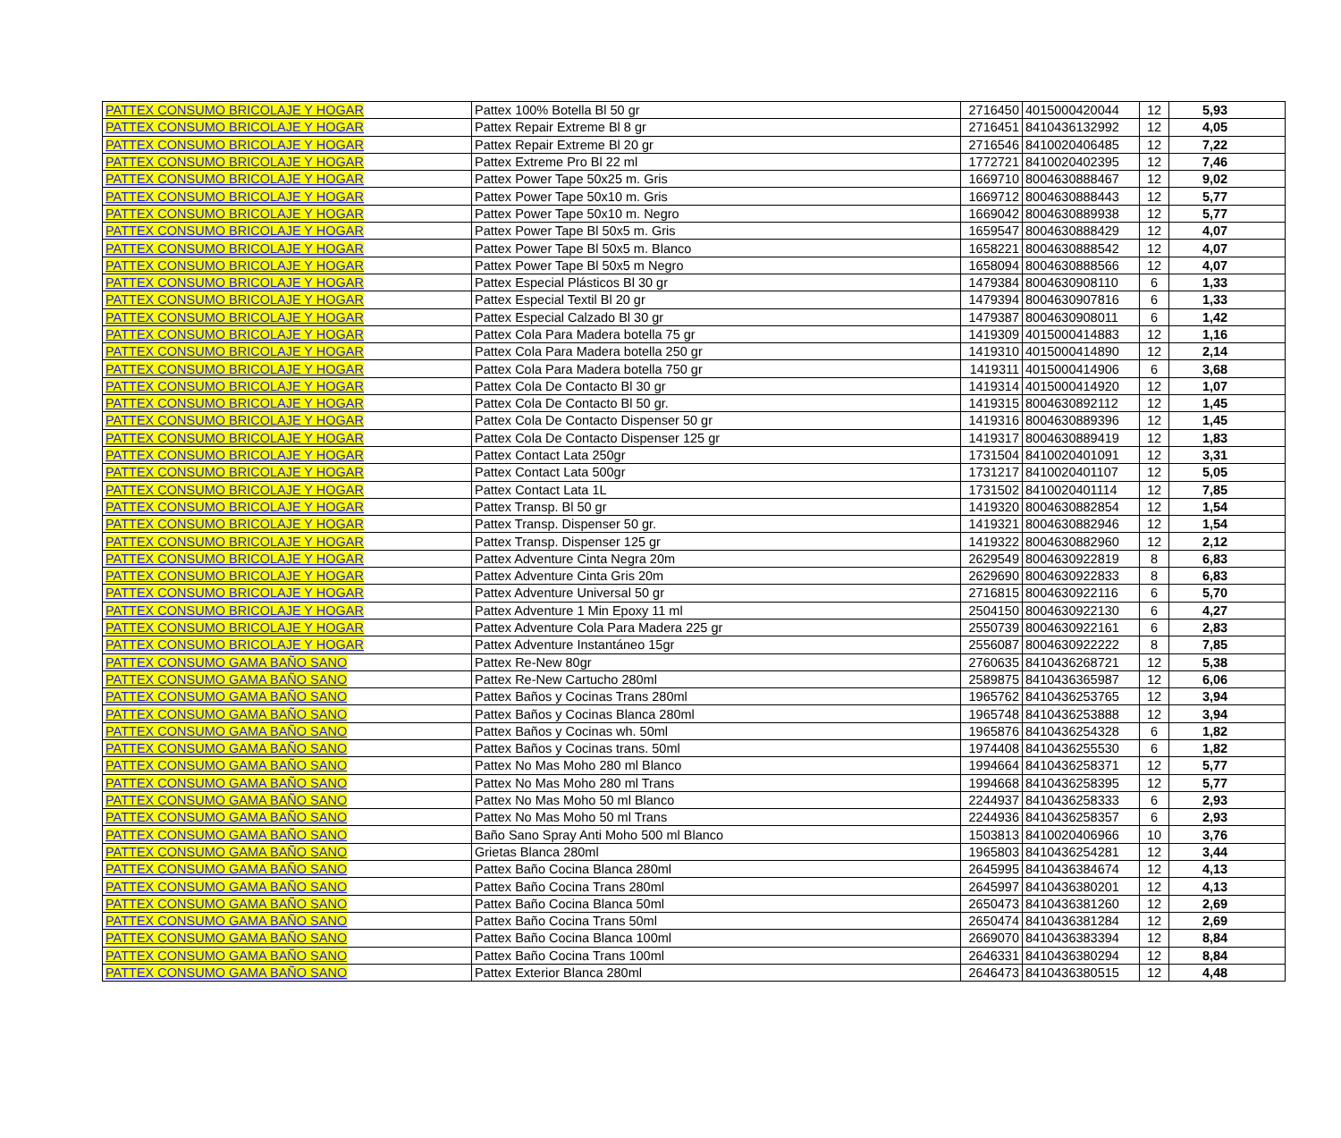| PATTEX CONSUMO BRICOLAJE Y HOGAR | Pattex 100% Botella Bl 50 gr | 2716450 | 4015000420044 | 12 | 5,93 |
| PATTEX CONSUMO BRICOLAJE Y HOGAR | Pattex Repair Extreme Bl 8 gr | 2716451 | 8410436132992 | 12 | 4,05 |
| PATTEX CONSUMO BRICOLAJE Y HOGAR | Pattex Repair Extreme Bl 20 gr | 2716546 | 8410020406485 | 12 | 7,22 |
| PATTEX CONSUMO BRICOLAJE Y HOGAR | Pattex Extreme Pro Bl 22 ml | 1772721 | 8410020402395 | 12 | 7,46 |
| PATTEX CONSUMO BRICOLAJE Y HOGAR | Pattex Power Tape 50x25 m. Gris | 1669710 | 8004630888467 | 12 | 9,02 |
| PATTEX CONSUMO BRICOLAJE Y HOGAR | Pattex Power Tape 50x10 m. Gris | 1669712 | 8004630888443 | 12 | 5,77 |
| PATTEX CONSUMO BRICOLAJE Y HOGAR | Pattex Power Tape 50x10 m. Negro | 1669042 | 8004630889938 | 12 | 5,77 |
| PATTEX CONSUMO BRICOLAJE Y HOGAR | Pattex Power Tape Bl 50x5 m. Gris | 1659547 | 8004630888429 | 12 | 4,07 |
| PATTEX CONSUMO BRICOLAJE Y HOGAR | Pattex Power Tape Bl 50x5 m. Blanco | 1658221 | 8004630888542 | 12 | 4,07 |
| PATTEX CONSUMO BRICOLAJE Y HOGAR | Pattex Power Tape Bl 50x5 m Negro | 1658094 | 8004630888566 | 12 | 4,07 |
| PATTEX CONSUMO BRICOLAJE Y HOGAR | Pattex Especial Plásticos Bl 30 gr | 1479384 | 8004630908110 | 6 | 1,33 |
| PATTEX CONSUMO BRICOLAJE Y HOGAR | Pattex Especial Textil Bl 20 gr | 1479394 | 8004630907816 | 6 | 1,33 |
| PATTEX CONSUMO BRICOLAJE Y HOGAR | Pattex Especial Calzado Bl 30 gr | 1479387 | 8004630908011 | 6 | 1,42 |
| PATTEX CONSUMO BRICOLAJE Y HOGAR | Pattex Cola Para Madera botella 75 gr | 1419309 | 4015000414883 | 12 | 1,16 |
| PATTEX CONSUMO BRICOLAJE Y HOGAR | Pattex Cola Para Madera botella 250 gr | 1419310 | 4015000414890 | 12 | 2,14 |
| PATTEX CONSUMO BRICOLAJE Y HOGAR | Pattex Cola Para Madera botella 750 gr | 1419311 | 4015000414906 | 6 | 3,68 |
| PATTEX CONSUMO BRICOLAJE Y HOGAR | Pattex Cola De Contacto Bl 30 gr | 1419314 | 4015000414920 | 12 | 1,07 |
| PATTEX CONSUMO BRICOLAJE Y HOGAR | Pattex Cola De Contacto Bl 50 gr. | 1419315 | 8004630892112 | 12 | 1,45 |
| PATTEX CONSUMO BRICOLAJE Y HOGAR | Pattex Cola De Contacto Dispenser 50 gr | 1419316 | 8004630889396 | 12 | 1,45 |
| PATTEX CONSUMO BRICOLAJE Y HOGAR | Pattex Cola De Contacto Dispenser 125 gr | 1419317 | 8004630889419 | 12 | 1,83 |
| PATTEX CONSUMO BRICOLAJE Y HOGAR | Pattex Contact Lata 250gr | 1731504 | 8410020401091 | 12 | 3,31 |
| PATTEX CONSUMO BRICOLAJE Y HOGAR | Pattex Contact Lata 500gr | 1731217 | 8410020401107 | 12 | 5,05 |
| PATTEX CONSUMO BRICOLAJE Y HOGAR | Pattex Contact Lata 1L | 1731502 | 8410020401114 | 12 | 7,85 |
| PATTEX CONSUMO BRICOLAJE Y HOGAR | Pattex Transp. Bl 50 gr | 1419320 | 8004630882854 | 12 | 1,54 |
| PATTEX CONSUMO BRICOLAJE Y HOGAR | Pattex Transp. Dispenser 50 gr. | 1419321 | 8004630882946 | 12 | 1,54 |
| PATTEX CONSUMO BRICOLAJE Y HOGAR | Pattex Transp. Dispenser 125 gr | 1419322 | 8004630882960 | 12 | 2,12 |
| PATTEX CONSUMO BRICOLAJE Y HOGAR | Pattex Adventure Cinta Negra 20m | 2629549 | 8004630922819 | 8 | 6,83 |
| PATTEX CONSUMO BRICOLAJE Y HOGAR | Pattex Adventure Cinta Gris 20m | 2629690 | 8004630922833 | 8 | 6,83 |
| PATTEX CONSUMO BRICOLAJE Y HOGAR | Pattex Adventure Universal 50 gr | 2716815 | 8004630922116 | 6 | 5,70 |
| PATTEX CONSUMO BRICOLAJE Y HOGAR | Pattex Adventure 1 Min Epoxy 11 ml | 2504150 | 8004630922130 | 6 | 4,27 |
| PATTEX CONSUMO BRICOLAJE Y HOGAR | Pattex Adventure Cola Para Madera 225 gr | 2550739 | 8004630922161 | 6 | 2,83 |
| PATTEX CONSUMO BRICOLAJE Y HOGAR | Pattex Adventure Instantáneo 15gr | 2556087 | 8004630922222 | 8 | 7,85 |
| PATTEX CONSUMO GAMA BAÑO SANO | Pattex Re-New 80gr | 2760635 | 8410436268721 | 12 | 5,38 |
| PATTEX CONSUMO GAMA BAÑO SANO | Pattex Re-New Cartucho 280ml | 2589875 | 8410436365987 | 12 | 6,06 |
| PATTEX CONSUMO GAMA BAÑO SANO | Pattex Baños y Cocinas Trans 280ml | 1965762 | 8410436253765 | 12 | 3,94 |
| PATTEX CONSUMO GAMA BAÑO SANO | Pattex Baños y Cocinas Blanca 280ml | 1965748 | 8410436253888 | 12 | 3,94 |
| PATTEX CONSUMO GAMA BAÑO SANO | Pattex Baños y Cocinas wh. 50ml | 1965876 | 8410436254328 | 6 | 1,82 |
| PATTEX CONSUMO GAMA BAÑO SANO | Pattex Baños y Cocinas trans. 50ml | 1974408 | 8410436255530 | 6 | 1,82 |
| PATTEX CONSUMO GAMA BAÑO SANO | Pattex No Mas Moho 280 ml Blanco | 1994664 | 8410436258371 | 12 | 5,77 |
| PATTEX CONSUMO GAMA BAÑO SANO | Pattex No Mas Moho 280 ml Trans | 1994668 | 8410436258395 | 12 | 5,77 |
| PATTEX CONSUMO GAMA BAÑO SANO | Pattex No Mas Moho 50 ml Blanco | 2244937 | 8410436258333 | 6 | 2,93 |
| PATTEX CONSUMO GAMA BAÑO SANO | Pattex No Mas Moho 50 ml Trans | 2244936 | 8410436258357 | 6 | 2,93 |
| PATTEX CONSUMO GAMA BAÑO SANO | Baño Sano Spray Anti Moho 500 ml Blanco | 1503813 | 8410020406966 | 10 | 3,76 |
| PATTEX CONSUMO GAMA BAÑO SANO | Grietas Blanca 280ml | 1965803 | 8410436254281 | 12 | 3,44 |
| PATTEX CONSUMO GAMA BAÑO SANO | Pattex Baño Cocina Blanca 280ml | 2645995 | 8410436384674 | 12 | 4,13 |
| PATTEX CONSUMO GAMA BAÑO SANO | Pattex Baño Cocina Trans 280ml | 2645997 | 8410436380201 | 12 | 4,13 |
| PATTEX CONSUMO GAMA BAÑO SANO | Pattex Baño Cocina Blanca 50ml | 2650473 | 8410436381260 | 12 | 2,69 |
| PATTEX CONSUMO GAMA BAÑO SANO | Pattex Baño Cocina Trans 50ml | 2650474 | 8410436381284 | 12 | 2,69 |
| PATTEX CONSUMO GAMA BAÑO SANO | Pattex Baño Cocina Blanca 100ml | 2669070 | 8410436383394 | 12 | 8,84 |
| PATTEX CONSUMO GAMA BAÑO SANO | Pattex Baño Cocina Trans 100ml | 2646331 | 8410436380294 | 12 | 8,84 |
| PATTEX CONSUMO GAMA BAÑO SANO | Pattex Exterior Blanca 280ml | 2646473 | 8410436380515 | 12 | 4,48 |